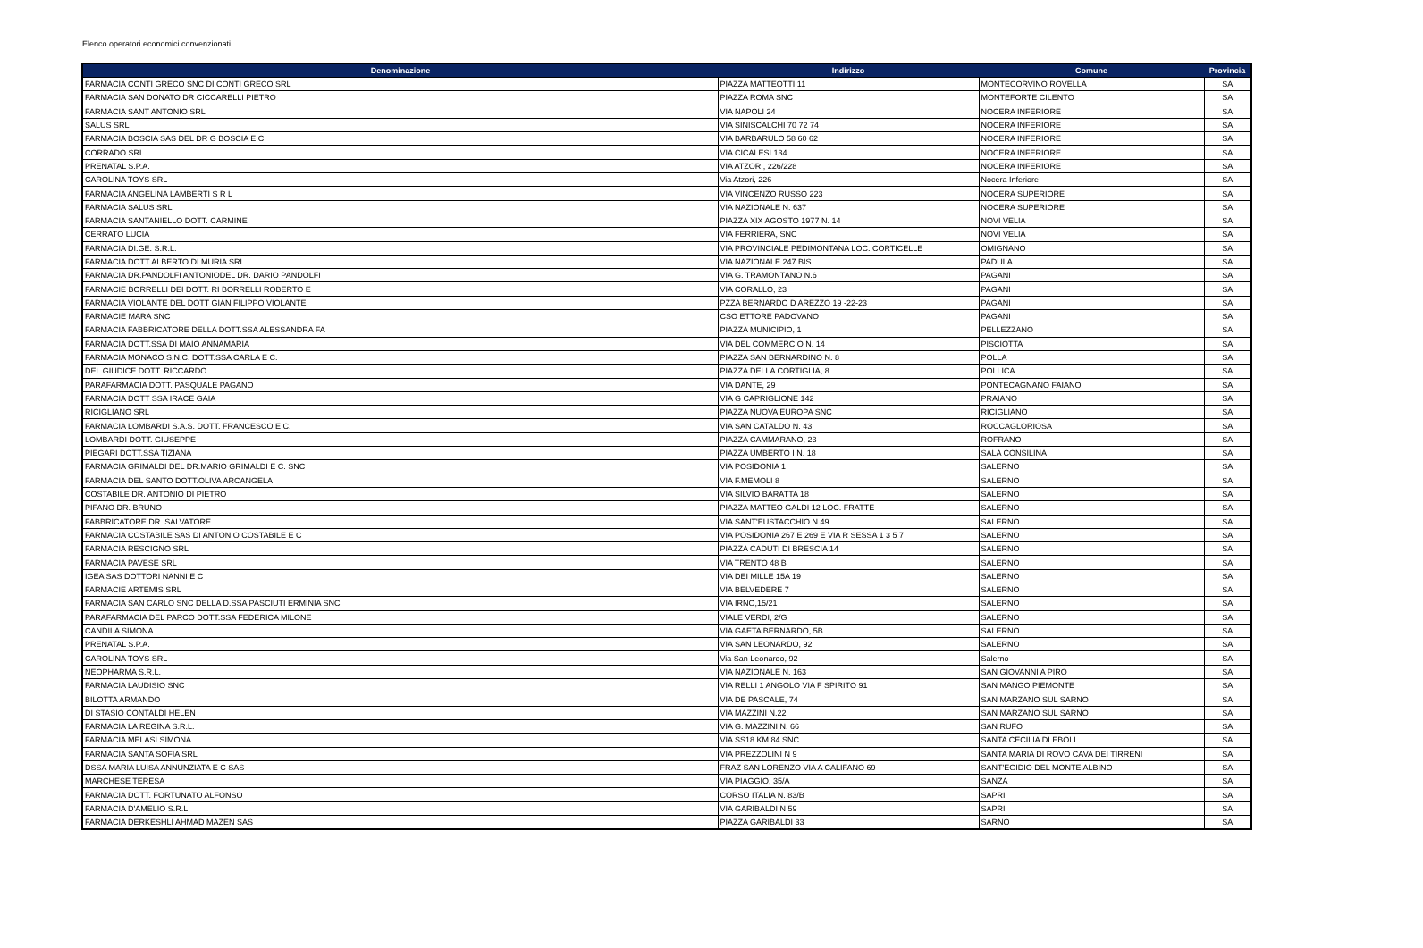Elenco operatori economici convenzionati
| Denominazione | Indirizzo | Comune | Provincia |
| --- | --- | --- | --- |
| FARMACIA CONTI GRECO SNC DI CONTI GRECO SRL | PIAZZA MATTEOTTI 11 | MONTECORVINO ROVELLA | SA |
| FARMACIA SAN DONATO DR CICCARELLI PIETRO | PIAZZA ROMA SNC | MONTEFORTE CILENTO | SA |
| FARMACIA SANT ANTONIO SRL | VIA NAPOLI 24 | NOCERA INFERIORE | SA |
| SALUS SRL | VIA SINISCALCHI 70 72 74 | NOCERA INFERIORE | SA |
| FARMACIA BOSCIA SAS DEL DR G BOSCIA E C | VIA BARBARULO 58 60 62 | NOCERA INFERIORE | SA |
| CORRADO SRL | VIA CICALESI 134 | NOCERA INFERIORE | SA |
| PRENATAL S.P.A. | VIA ATZORI, 226/228 | NOCERA INFERIORE | SA |
| CAROLINA TOYS SRL | Via Atzori, 226 | Nocera Inferiore | SA |
| FARMACIA ANGELINA LAMBERTI S R L | VIA VINCENZO RUSSO 223 | NOCERA SUPERIORE | SA |
| FARMACIA SALUS SRL | VIA NAZIONALE N. 637 | NOCERA SUPERIORE | SA |
| FARMACIA SANTANIELLO DOTT. CARMINE | PIAZZA XIX AGOSTO 1977 N. 14 | NOVI VELIA | SA |
| CERRATO LUCIA | VIA FERRIERA, SNC | NOVI VELIA | SA |
| FARMACIA DI.GE. S.R.L. | VIA PROVINCIALE PEDIMONTANA LOC. CORTICELLE | OMIGNANO | SA |
| FARMACIA DOTT ALBERTO DI MURIA SRL | VIA NAZIONALE 247 BIS | PADULA | SA |
| FARMACIA DR.PANDOLFI ANTONIODEL DR. DARIO PANDOLFI | VIA G. TRAMONTANO N.6 | PAGANI | SA |
| FARMACIE BORRELLI DEI DOTT. RI BORRELLI ROBERTO E | VIA CORALLO, 23 | PAGANI | SA |
| FARMACIA VIOLANTE DEL DOTT GIAN FILIPPO VIOLANTE | PZZA BERNARDO D AREZZO 19 -22-23 | PAGANI | SA |
| FARMACIE MARA SNC | CSO ETTORE PADOVANO | PAGANI | SA |
| FARMACIA FABBRICATORE DELLA DOTT.SSA ALESSANDRA FA | PIAZZA MUNICIPIO, 1 | PELLEZZANO | SA |
| FARMACIA DOTT.SSA DI MAIO ANNAMARIA | VIA DEL COMMERCIO N. 14 | PISCIOTTA | SA |
| FARMACIA MONACO S.N.C. DOTT.SSA CARLA E C. | PIAZZA SAN BERNARDINO N. 8 | POLLA | SA |
| DEL GIUDICE DOTT. RICCARDO | PIAZZA DELLA CORTIGLIA, 8 | POLLICA | SA |
| PARAFARMACIA DOTT. PASQUALE PAGANO | VIA DANTE, 29 | PONTECAGNANO FAIANO | SA |
| FARMACIA DOTT SSA IRACE GAIA | VIA G CAPRIGLIONE 142 | PRAIANO | SA |
| RICIGLIANO SRL | PIAZZA NUOVA EUROPA SNC | RICIGLIANO | SA |
| FARMACIA LOMBARDI S.A.S. DOTT. FRANCESCO E C. | VIA SAN CATALDO N. 43 | ROCCAGLORIOSA | SA |
| LOMBARDI DOTT. GIUSEPPE | PIAZZA CAMMARANO, 23 | ROFRANO | SA |
| PIEGARI DOTT.SSA TIZIANA | PIAZZA UMBERTO I N. 18 | SALA CONSILINA | SA |
| FARMACIA GRIMALDI DEL DR.MARIO GRIMALDI E C. SNC | VIA POSIDONIA 1 | SALERNO | SA |
| FARMACIA DEL SANTO DOTT.OLIVA ARCANGELA | VIA F.MEMOLI 8 | SALERNO | SA |
| COSTABILE DR. ANTONIO DI PIETRO | VIA SILVIO BARATTA 18 | SALERNO | SA |
| PIFANO DR. BRUNO | PIAZZA MATTEO GALDI 12 LOC. FRATTE | SALERNO | SA |
| FABBRICATORE DR. SALVATORE | VIA SANT'EUSTACCHIO N.49 | SALERNO | SA |
| FARMACIA COSTABILE SAS DI ANTONIO COSTABILE E C | VIA POSIDONIA 267 E 269 E VIA R SESSA 1 3 5 7 | SALERNO | SA |
| FARMACIA RESCIGNO SRL | PIAZZA CADUTI DI BRESCIA 14 | SALERNO | SA |
| FARMACIA PAVESE SRL | VIA TRENTO 48 B | SALERNO | SA |
| IGEA SAS DOTTORI NANNI E C | VIA DEI MILLE 15A 19 | SALERNO | SA |
| FARMACIE ARTEMIS SRL | VIA BELVEDERE 7 | SALERNO | SA |
| FARMACIA SAN CARLO SNC DELLA D.SSA PASCIUTI ERMINIA SNC | VIA IRNO,15/21 | SALERNO | SA |
| PARAFARMACIA DEL PARCO DOTT.SSA FEDERICA MILONE | VIALE VERDI, 2/G | SALERNO | SA |
| CANDILA SIMONA | VIA GAETA BERNARDO, 5B | SALERNO | SA |
| PRENATAL S.P.A. | VIA SAN LEONARDO, 92 | SALERNO | SA |
| CAROLINA TOYS SRL | Via San Leonardo, 92 | Salerno | SA |
| NEOPHARMA S.R.L. | VIA NAZIONALE N. 163 | SAN GIOVANNI A PIRO | SA |
| FARMACIA LAUDISIO SNC | VIA RELLI 1 ANGOLO VIA F SPIRITO 91 | SAN MANGO PIEMONTE | SA |
| BILOTTA ARMANDO | VIA DE PASCALE, 74 | SAN MARZANO SUL SARNO | SA |
| DI STASIO CONTALDI HELEN | VIA MAZZINI N.22 | SAN MARZANO SUL SARNO | SA |
| FARMACIA LA REGINA S.R.L. | VIA G. MAZZINI N. 66 | SAN RUFO | SA |
| FARMACIA MELASI SIMONA | VIA SS18 KM 84 SNC | SANTA CECILIA DI EBOLI | SA |
| FARMACIA SANTA SOFIA SRL | VIA PREZZOLINI N 9 | SANTA MARIA DI ROVO CAVA DEI TIRRENI | SA |
| DSSA MARIA LUISA ANNUNZIATA E C SAS | FRAZ SAN LORENZO VIA A CALIFANO 69 | SANT'EGIDIO DEL MONTE ALBINO | SA |
| MARCHESE TERESA | VIA PIAGGIO, 35/A | SANZA | SA |
| FARMACIA DOTT. FORTUNATO ALFONSO | CORSO ITALIA N. 83/B | SAPRI | SA |
| FARMACIA D'AMELIO S.R.L | VIA GARIBALDI N 59 | SAPRI | SA |
| FARMACIA DERKESHLI AHMAD MAZEN SAS | PIAZZA GARIBALDI 33 | SARNO | SA |